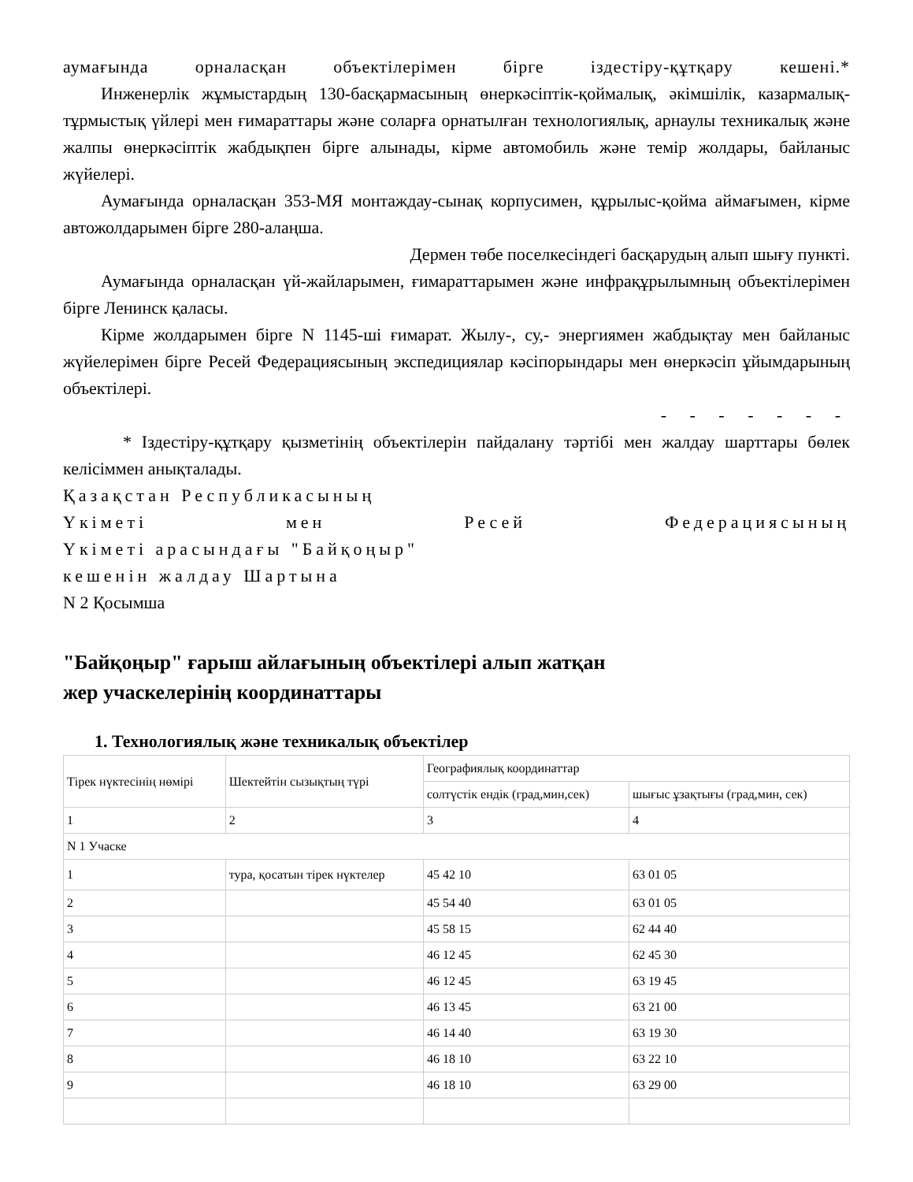аумағында орналасқан объектілерімен бірге іздестіру-құтқару кешені.*
Инженерлік жұмыстардың 130-басқармасының өнеркәсіптік-қоймалық, әкімшілік, казармалық-тұрмыстық үйлері мен ғимараттары және соларға орнатылған технологиялық, арнаулы техникалық және жалпы өнеркәсіптік жабдықпен бірге алынады, кірме автомобиль және темір жолдары, байланыс жүйелері.
Аумағында орналасқан 353-МЯ монтаждау-сынақ корпусимен, құрылыс-қойма аймағымен, кірме автожолдарымен бірге 280-алаңша.
Дермен төбе поселкесіндегі басқарудың алып шығу пункті.
Аумағында орналасқан үй-жайларымен, ғимараттарымен және инфрақұрылымның объектілерімен бірге Ленинск қаласы.
Кірме жолдарымен бірге N 1145-ші ғимарат. Жылу-, су,- энергиямен жабдықтау мен байланыс жүйелерімен бірге Ресей Федерациясының экспедициялар кәсіпорындары мен өнеркәсіп ұйымдарының объектілері.
- - - - - - -
* Іздестіру-құтқару қызметінің объектілерін пайдалану тәртібі мен жалдау шарттары бөлек келісіммен анықталады.
Қазақстан Республикасының
Үкіметі мен Ресей Федерациясының
Үкіметі арасындағы "Байқоңыр"
кешенін жалдау Шартына
N 2 Қосымша
"Байқоңыр" ғарыш айлағының объектілері алып жатқан
жер учаскелерінің координаттары
1. Технологиялық және техникалық объектілер
| Тірек нүктесінің нөмірі | Шектейтін сызықтың түрі | Географиялық координаттар | |
| --- | --- | --- | --- |
| | | солтүстік ендік (град,мин,сек) | шығыс ұзақтығы (град,мин, сек) |
| 1 | 2 | 3 | 4 |
| N 1 Учаске | | | |
| 1 | тура, қосатын тірек нүктелер | 45 42 10 | 63 01 05 |
| 2 | | 45 54 40 | 63 01 05 |
| 3 | | 45 58 15 | 62 44 40 |
| 4 | | 46 12 45 | 62 45 30 |
| 5 | | 46 12 45 | 63 19 45 |
| 6 | | 46 13 45 | 63 21 00 |
| 7 | | 46 14 40 | 63 19 30 |
| 8 | | 46 18 10 | 63 22 10 |
| 9 | | 46 18 10 | 63 29 00 |